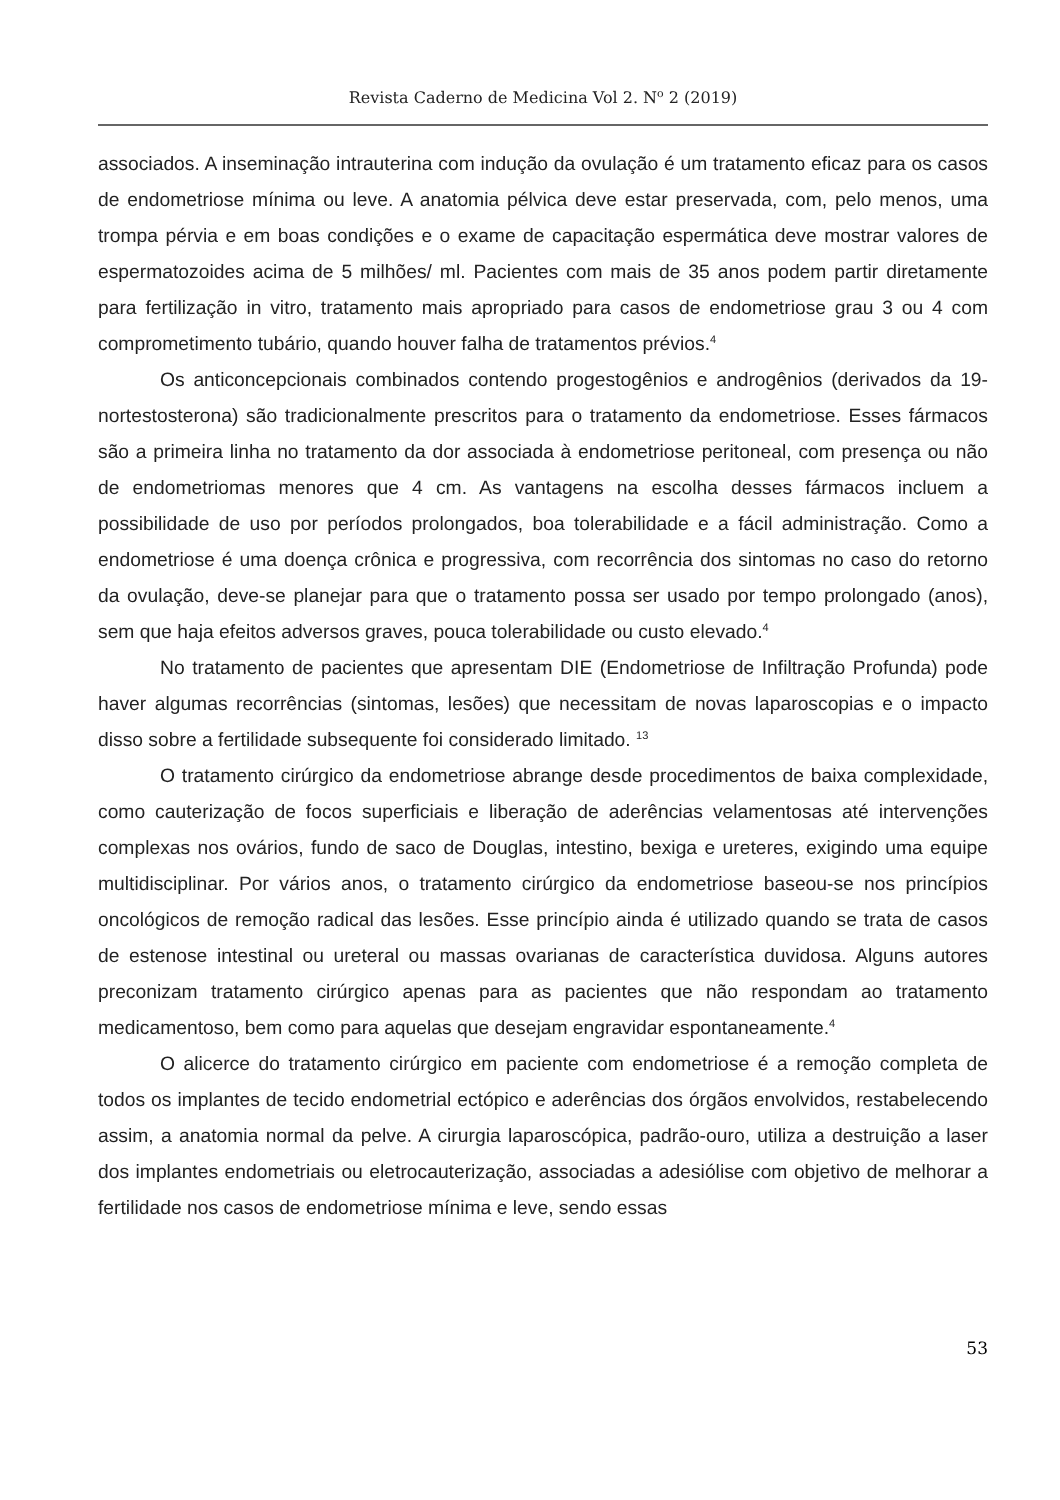Revista Caderno de Medicina Vol 2. N<sup>o</sup> 2 (2019)
associados. A inseminação intrauterina com indução da ovulação é um tratamento eficaz para os casos de endometriose mínima ou leve. A anatomia pélvica deve estar preservada, com, pelo menos, uma trompa pérvia e em boas condições e o exame de capacitação espermática deve mostrar valores de espermatozoides acima de 5 milhões/ ml. Pacientes com mais de 35 anos podem partir diretamente para fertilização in vitro, tratamento mais apropriado para casos de endometriose grau 3 ou 4 com comprometimento tubário, quando houver falha de tratamentos prévios.<sup>4</sup>
Os anticoncepcionais combinados contendo progestogênios e androgênios (derivados da 19-nortestosterona) são tradicionalmente prescritos para o tratamento da endometriose. Esses fármacos são a primeira linha no tratamento da dor associada à endometriose peritoneal, com presença ou não de endometriomas menores que 4 cm. As vantagens na escolha desses fármacos incluem a possibilidade de uso por períodos prolongados, boa tolerabilidade e a fácil administração. Como a endometriose é uma doença crônica e progressiva, com recorrência dos sintomas no caso do retorno da ovulação, deve-se planejar para que o tratamento possa ser usado por tempo prolongado (anos), sem que haja efeitos adversos graves, pouca tolerabilidade ou custo elevado.<sup>4</sup>
No tratamento de pacientes que apresentam DIE (Endometriose de Infiltração Profunda) pode haver algumas recorrências (sintomas, lesões) que necessitam de novas laparoscopias e o impacto disso sobre a fertilidade subsequente foi considerado limitado. <sup>13</sup>
O tratamento cirúrgico da endometriose abrange desde procedimentos de baixa complexidade, como cauterização de focos superficiais e liberação de aderências velamentosas até intervenções complexas nos ovários, fundo de saco de Douglas, intestino, bexiga e ureteres, exigindo uma equipe multidisciplinar. Por vários anos, o tratamento cirúrgico da endometriose baseou-se nos princípios oncológicos de remoção radical das lesões. Esse princípio ainda é utilizado quando se trata de casos de estenose intestinal ou ureteral ou massas ovarianas de característica duvidosa. Alguns autores preconizam tratamento cirúrgico apenas para as pacientes que não respondam ao tratamento medicamentoso, bem como para aquelas que desejam engravidar espontaneamente.<sup>4</sup>
O alicerce do tratamento cirúrgico em paciente com endometriose é a remoção completa de todos os implantes de tecido endometrial ectópico e aderências dos órgãos envolvidos, restabelecendo assim, a anatomia normal da pelve. A cirurgia laparoscópica, padrão-ouro, utiliza a destruição a laser dos implantes endometriais ou eletrocauterização, associadas a adesiólise com objetivo de melhorar a fertilidade nos casos de endometriose mínima e leve, sendo essas
53